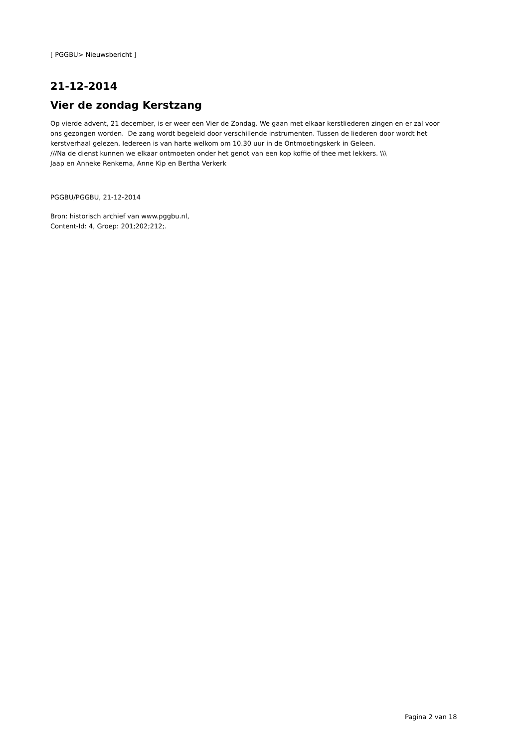[ PGGBU> Nieuwsbericht ]
21-12-2014
Vier de zondag Kerstzang
Op vierde advent, 21 december, is er weer een Vier de Zondag. We gaan met elkaar kerstliederen zingen en er zal voor ons gezongen worden. De zang wordt begeleid door verschillende instrumenten. Tussen de liederen door wordt het kerstverhaal gelezen. Iedereen is van harte welkom om 10.30 uur in de Ontmoetingskerk in Geleen.
///Na de dienst kunnen we elkaar ontmoeten onder het genot van een kop koffie of thee met lekkers. \\\
Jaap en Anneke Renkema, Anne Kip en Bertha Verkerk
PGGBU/PGGBU, 21-12-2014
Bron: historisch archief van www.pggbu.nl,
Content-Id: 4, Groep: 201;202;212;.
Pagina 2 van 18